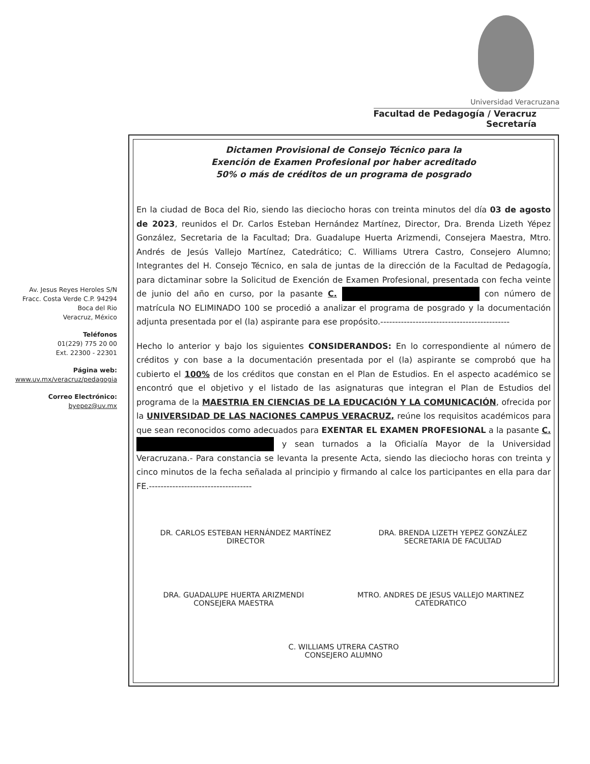Universidad Veracruzana
Facultad de Pedagogía / Veracruz
Secretaría
Av. Jesus Reyes Heroles S/N
Fracc. Costa Verde C.P. 94294
Boca del Rio
Veracruz, México
Teléfonos
01(229) 775 20 00
Ext. 22300 - 22301
Página web:
www.uv.mx/veracruz/pedagogia
Correo Electrónico:
byepez@uv.mx
Dictamen Provisional de Consejo Técnico para la
Exención de Examen Profesional por haber acreditado
50% o más de créditos de un programa de posgrado
En la ciudad de Boca del Rio, siendo las dieciocho horas con treinta minutos del día 03 de agosto de 2023, reunidos el Dr. Carlos Esteban Hernández Martínez, Director, Dra. Brenda Lizeth Yépez González, Secretaria de la Facultad; Dra. Guadalupe Huerta Arizmendi, Consejera Maestra, Mtro. Andrés de Jesús Vallejo Martínez, Catedrático; C. Williams Utrera Castro, Consejero Alumno; Integrantes del H. Consejo Técnico, en sala de juntas de la dirección de la Facultad de Pedagogía, para dictaminar sobre la Solicitud de Exención de Examen Profesional, presentada con fecha veinte de junio del año en curso, por la pasante C. . con número de matrícula NO ELIMINADO 100 se procedió a analizar el programa de posgrado y la documentación adjunta presentada por el (la) aspirante para ese propósito.--------------------------------------------
Hecho lo anterior y bajo los siguientes CONSIDERANDOS: En lo correspondiente al número de créditos y con base a la documentación presentada por el (la) aspirante se comprobó que ha cubierto el 100% de los créditos que constan en el Plan de Estudios. En el aspecto académico se encontró que el objetivo y el listado de las asignaturas que integran el Plan de Estudios del programa de la MAESTRIA EN CIENCIAS DE LA EDUCACIÓN Y LA COMUNICACIÓN, ofrecida por la UNIVERSIDAD DE LAS NACIONES CAMPUS VERACRUZ, reúne los requisitos académicos para que sean reconocidos como adecuados para EXENTAR EL EXAMEN PROFESIONAL a la pasante C. . y sean turnados a la Oficialía Mayor de la Universidad Veracruzana.- Para constancia se levanta la presente Acta, siendo las dieciocho horas con treinta y cinco minutos de la fecha señalada al principio y firmando al calce los participantes en ella para dar FE.-----------------------------------
DR. CARLOS ESTEBAN HERNÁNDEZ MARTÍNEZ
DIRECTOR
DRA. BRENDA LIZETH YEPEZ GONZÁLEZ
SECRETARIA DE FACULTAD
DRA. GUADALUPE HUERTA ARIZMENDI
CONSEJERA MAESTRA
MTRO. ANDRES DE JESUS VALLEJO MARTINEZ
CATEDRATICO
C. WILLIAMS UTRERA CASTRO
CONSEJERO ALUMNO